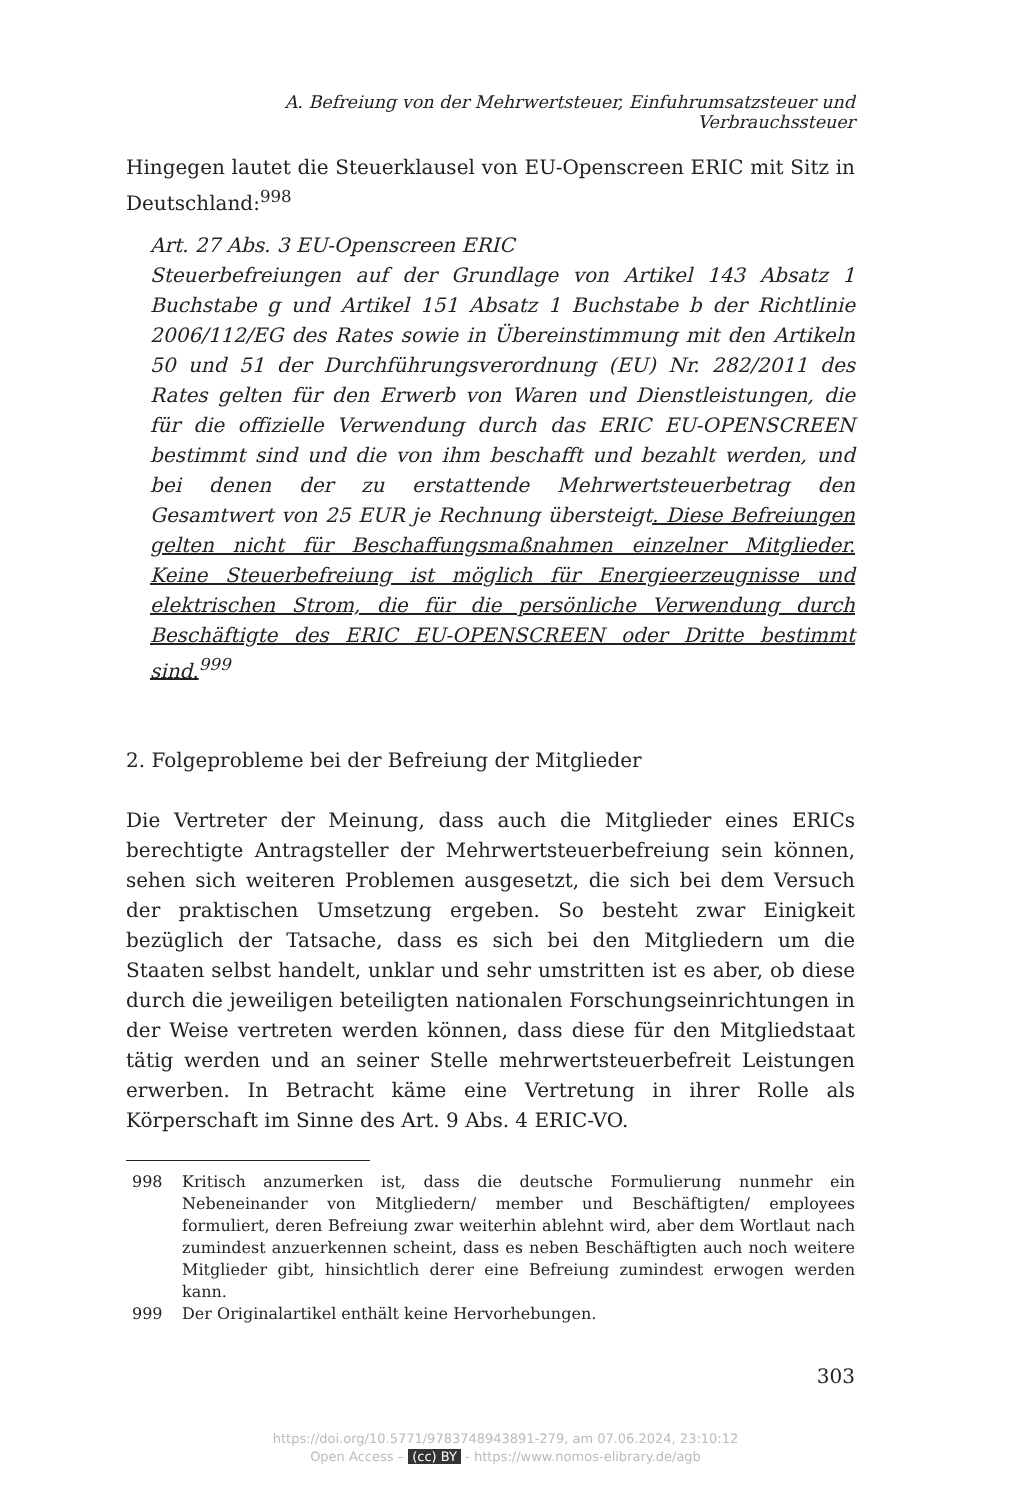A. Befreiung von der Mehrwertsteuer, Einfuhrumsatzsteuer und Verbrauchssteuer
Hingegen lautet die Steuerklausel von EU-Openscreen ERIC mit Sitz in Deutschland:<sup>998</sup>
Art. 27 Abs. 3 EU-Openscreen ERIC
Steuerbefreiungen auf der Grundlage von Artikel 143 Absatz 1 Buchstabe g und Artikel 151 Absatz 1 Buchstabe b der Richtlinie 2006/112/EG des Rates sowie in Übereinstimmung mit den Artikeln 50 und 51 der Durchführungsverordnung (EU) Nr. 282/2011 des Rates gelten für den Erwerb von Waren und Dienstleistungen, die für die offizielle Verwendung durch das ERIC EU-OPENSCREEN bestimmt sind und die von ihm beschafft und bezahlt werden, und bei denen der zu erstattende Mehrwertsteuerbetrag den Gesamtwert von 25 EUR je Rechnung übersteigt. Diese Befreiungen gelten nicht für Beschaffungsmaßnahmen einzelner Mitglieder. Keine Steuerbefreiung ist möglich für Energieerzeugnisse und elektrischen Strom, die für die persönliche Verwendung durch Beschäftigte des ERIC EU-OPENSCREEN oder Dritte bestimmt sind.<sup>999</sup>
2. Folgeprobleme bei der Befreiung der Mitglieder
Die Vertreter der Meinung, dass auch die Mitglieder eines ERICs berechtigte Antragsteller der Mehrwertsteuerbefreiung sein können, sehen sich weiteren Problemen ausgesetzt, die sich bei dem Versuch der praktischen Umsetzung ergeben. So besteht zwar Einigkeit bezüglich der Tatsache, dass es sich bei den Mitgliedern um die Staaten selbst handelt, unklar und sehr umstritten ist es aber, ob diese durch die jeweiligen beteiligten nationalen Forschungseinrichtungen in der Weise vertreten werden können, dass diese für den Mitgliedstaat tätig werden und an seiner Stelle mehrwertsteuerbefreit Leistungen erwerben. In Betracht käme eine Vertretung in ihrer Rolle als Körperschaft im Sinne des Art. 9 Abs. 4 ERIC-VO.
998 Kritisch anzumerken ist, dass die deutsche Formulierung nunmehr ein Nebeneinander von Mitgliedern/ member und Beschäftigten/ employees formuliert, deren Befreiung zwar weiterhin ablehnt wird, aber dem Wortlaut nach zumindest anzuerkennen scheint, dass es neben Beschäftigten auch noch weitere Mitglieder gibt, hinsichtlich derer eine Befreiung zumindest erwogen werden kann.
999 Der Originalartikel enthält keine Hervorhebungen.
303
https://doi.org/10.5771/9783748943891-279, am 07.06.2024, 23:10:12
Open Access – (cc) BY - https://www.nomos-elibrary.de/agb